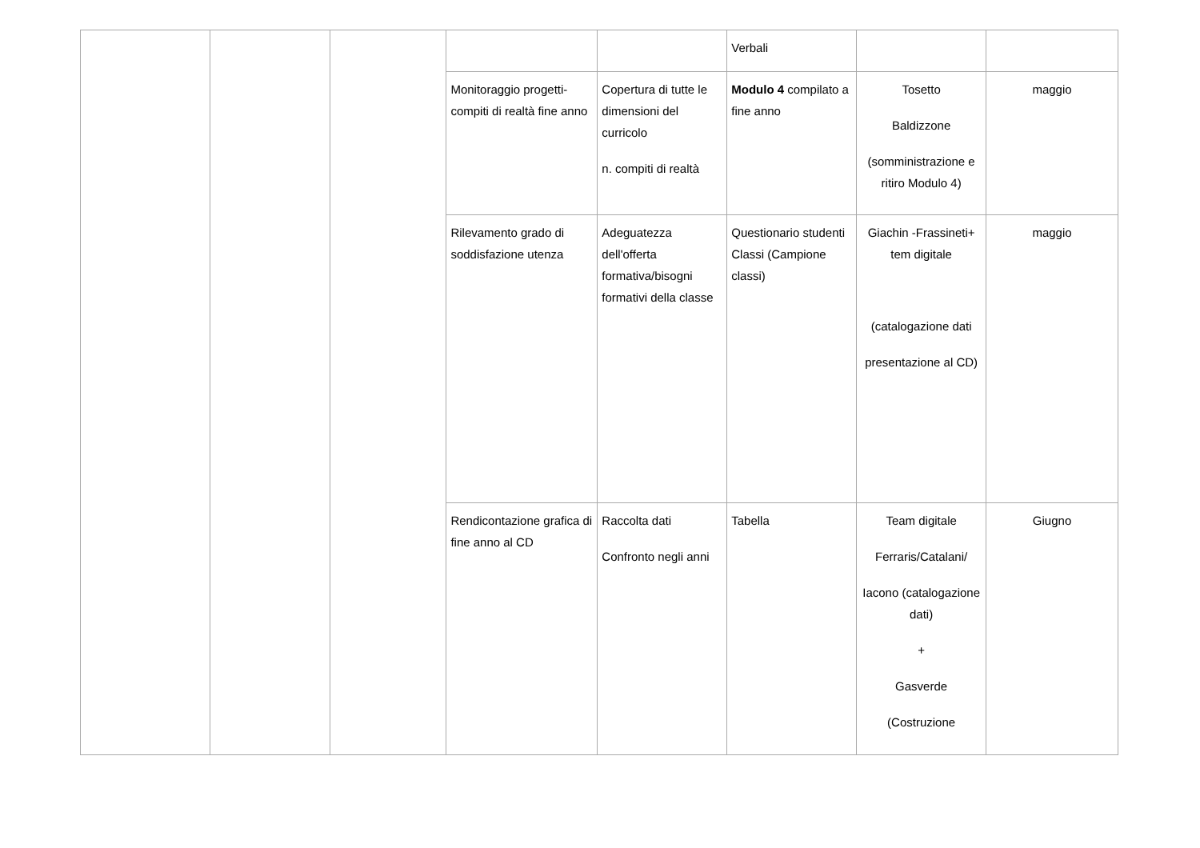| | | | | | Verbali | | |
| | | | Monitoraggio progetti- compiti di realtà fine anno | Copertura di tutte le dimensioni del curricolo n. compiti di realtà | Modulo 4 compilato a fine anno | Tosetto Baldizzone (somministrazione e ritiro Modulo 4) | maggio |
| | | | Rilevamento grado di soddisfazione utenza | Adeguatezza dell'offerta formativa/bisogni formativi della classe | Questionario studenti Classi (Campione classi) | Giachin -Frassineti+ tem digitale (catalogazione dati presentazione al CD) | maggio |
| | | | Rendicontazione grafica di fine anno al CD | Raccolta dati Confronto negli anni | Tabella | Team digitale Ferraris/Catalani/ Iacono (catalogazione dati) + Gasverde (Costruzione | Giugno |